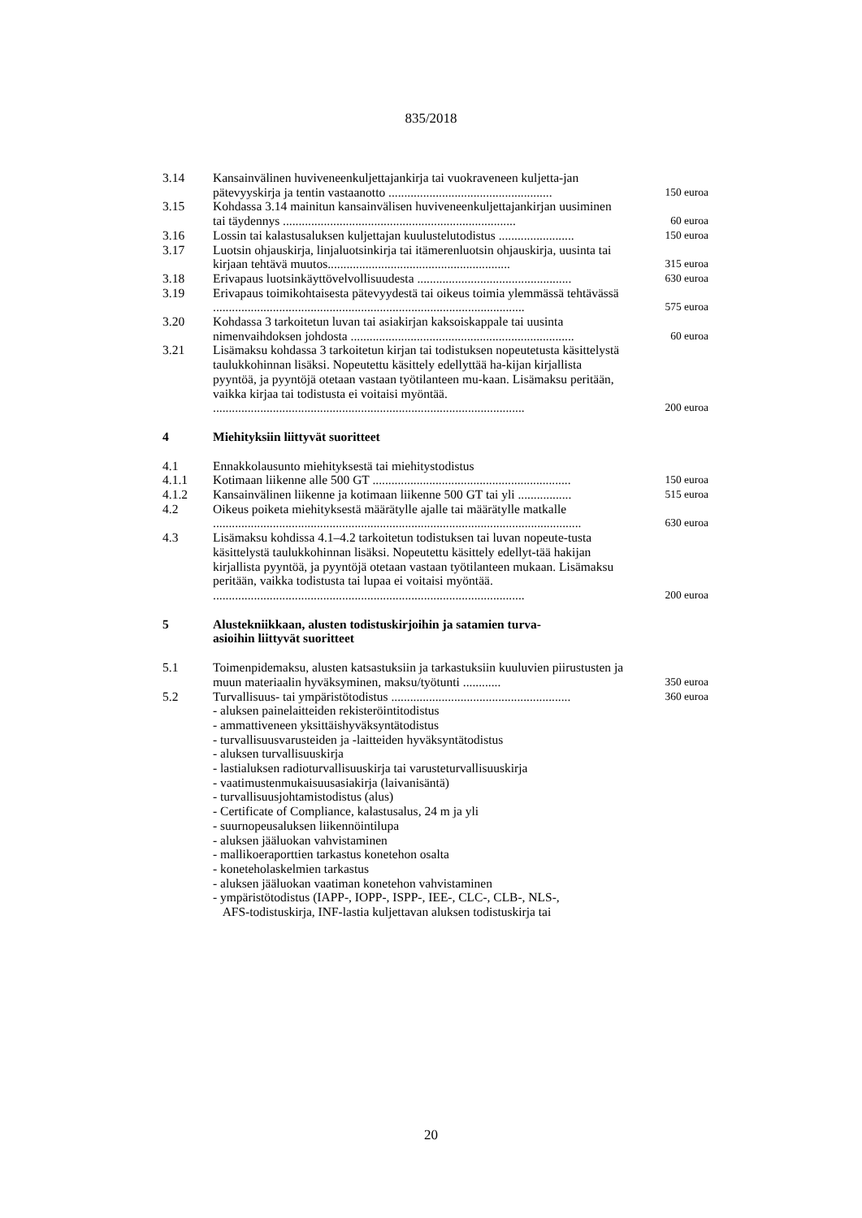835/2018
| 3.14 | Kansainvälinen huviveneenkuljettajankirja tai vuokraveneen kuljetta-jan pätevyyskirja ja tentin vastaanotto .................................................... | 150 euroa |
| 3.15 | Kohdassa 3.14 mainitun kansainvälisen huviveneenkuljettajankirjan uusiminen tai täydennys .......................................................................... | 60 euroa |
| 3.16 | Lossin tai kalastusaluksen kuljettajan kuulustelutodistus ........................ | 150 euroa |
| 3.17 | Luotsin ohjauskirja, linjaluotsinkirja tai itämerenluotsin ohjauskirja, uusinta tai kirjaan tehtävä muutos.......................................................... | 315 euroa |
| 3.18 | Erivapaus luotsinkäyttövelvollisuudesta ................................................. | 630 euroa |
| 3.19 | Erivapaus toimikohtaisesta pätevyydestä tai oikeus toimia ylemmässä tehtävässä ................................................................................................... | 575 euroa |
| 3.20 | Kohdassa 3 tarkoitetun luvan tai asiakirjan kaksoiskappale tai uusinta nimenvaihdoksen johdosta ....................................................................... | 60 euroa |
| 3.21 | Lisämaksu kohdassa 3 tarkoitetun kirjan tai todistuksen nopeutetusta käsittelystä taulukkohinnan lisäksi. Nopeutettu käsittely edellyttää ha-kijan kirjallista pyyntöä, ja pyyntöjä otetaan vastaan työtilanteen mu-kaan. Lisämaksu peritään, vaikka kirjaa tai todistusta ei voitaisi myöntää. ................................................................................................... | 200 euroa |
| 4 | Miehityksiin liittyvät suoritteet | |
| 4.1 | Ennakkolausunto miehityksestä tai miehitystodistus | |
| 4.1.1 | Kotimaan liikenne alle 500 GT ............................................................... | 150 euroa |
| 4.1.2 | Kansainvälinen liikenne ja kotimaan liikenne 500 GT tai yli ................. | 515 euroa |
| 4.2 | Oikeus poiketa miehityksestä määrätylle ajalle tai määrätylle matkalle ..................................................................................................................... | 630 euroa |
| 4.3 | Lisämaksu kohdissa 4.1–4.2 tarkoitetun todistuksen tai luvan nopeute-tusta käsittelystä taulukkohinnan lisäksi. Nopeutettu käsittely edellyt-tää hakijan kirjallista pyyntöä, ja pyyntöjä otetaan vastaan työtilanteen mukaan. Lisämaksu peritään, vaikka todistusta tai lupaa ei voitaisi myöntää. ................................................................................................... | 200 euroa |
| 5 | Alustekniikkaan, alusten todistuskirjoihin ja satamien turva- asioihin liittyvät suoritteet | |
| 5.1 | Toimenpidemaksu, alusten katsastuksiin ja tarkastuksiin kuuluvien piirustusten ja muun materiaalin hyväksyminen, maksu/työtunti ............ | 350 euroa |
| 5.2 | Turvallisuus- tai ympäristötodistus ......................................................... - aluksen painelaitteiden rekisteröintitodistus - ammattiveneen yksittäishyväksyntätodistus - turvallisuusvarusteiden ja -laitteiden hyväksyntätodistus - aluksen turvallisuuskirja - lastialuksen radioturvallisuuskirja tai varusteturvallisuuskirja - vaatimustenmukaisuusasiakirja (laivanisäntä) - turvallisuusjohtamistodistus (alus) - Certificate of Compliance, kalastusalus, 24 m ja yli - suurnopeusaluksen liikennöintilupa - aluksen jääluokan vahvistaminen - mallikoeraporttien tarkastus konetehon osalta - koneteholaskelmien tarkastus - aluksen jääluokan vaatiman konetehon vahvistaminen - ympäristötodistus (IAPP-, IOPP-, ISPP-, IEE-, CLC-, CLB-, NLS-, AFS-todistuskirja, INF-lastia kuljettavan aluksen todistuskirja tai | 360 euroa |
20